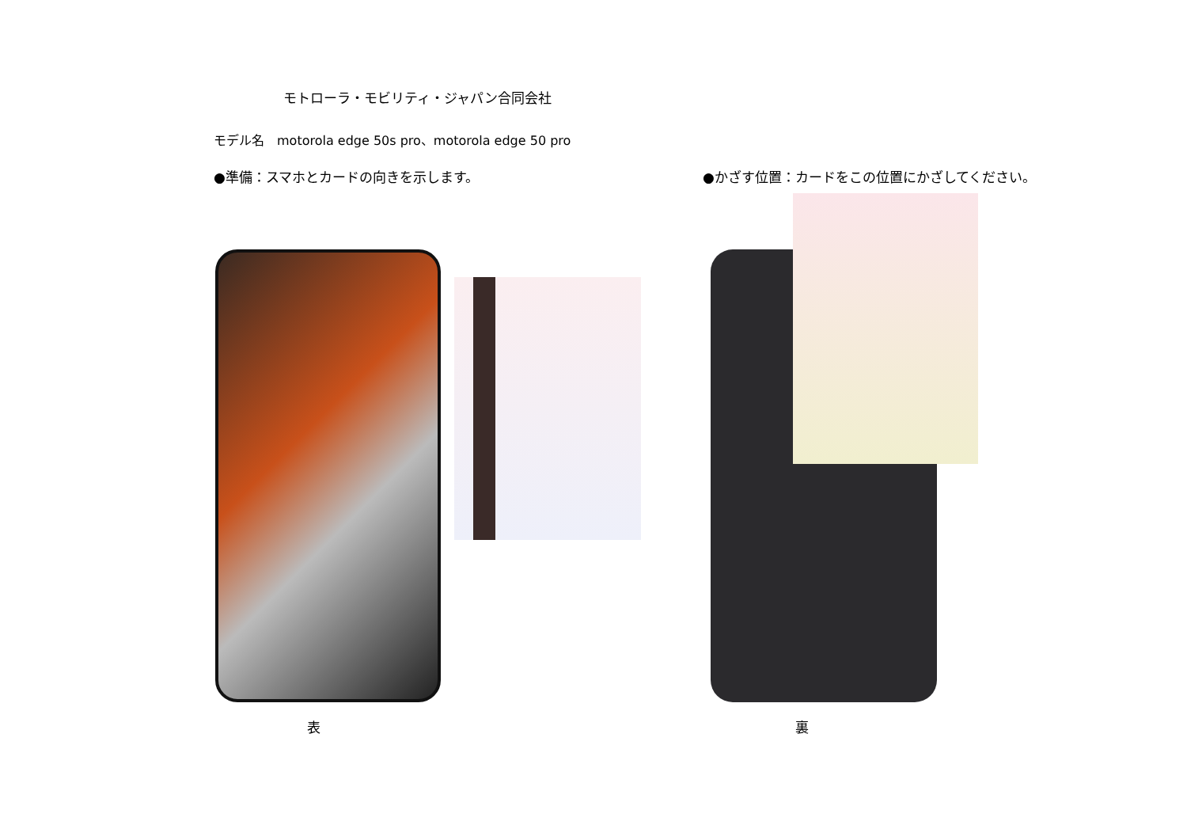モトローラ・モビリティ・ジャパン合同会社
モデル名　motorola edge 50s pro、motorola edge 50 pro
●準備：スマホとカードの向きを示します。
●かざす位置：カードをこの位置にかざしてください。
表 裏